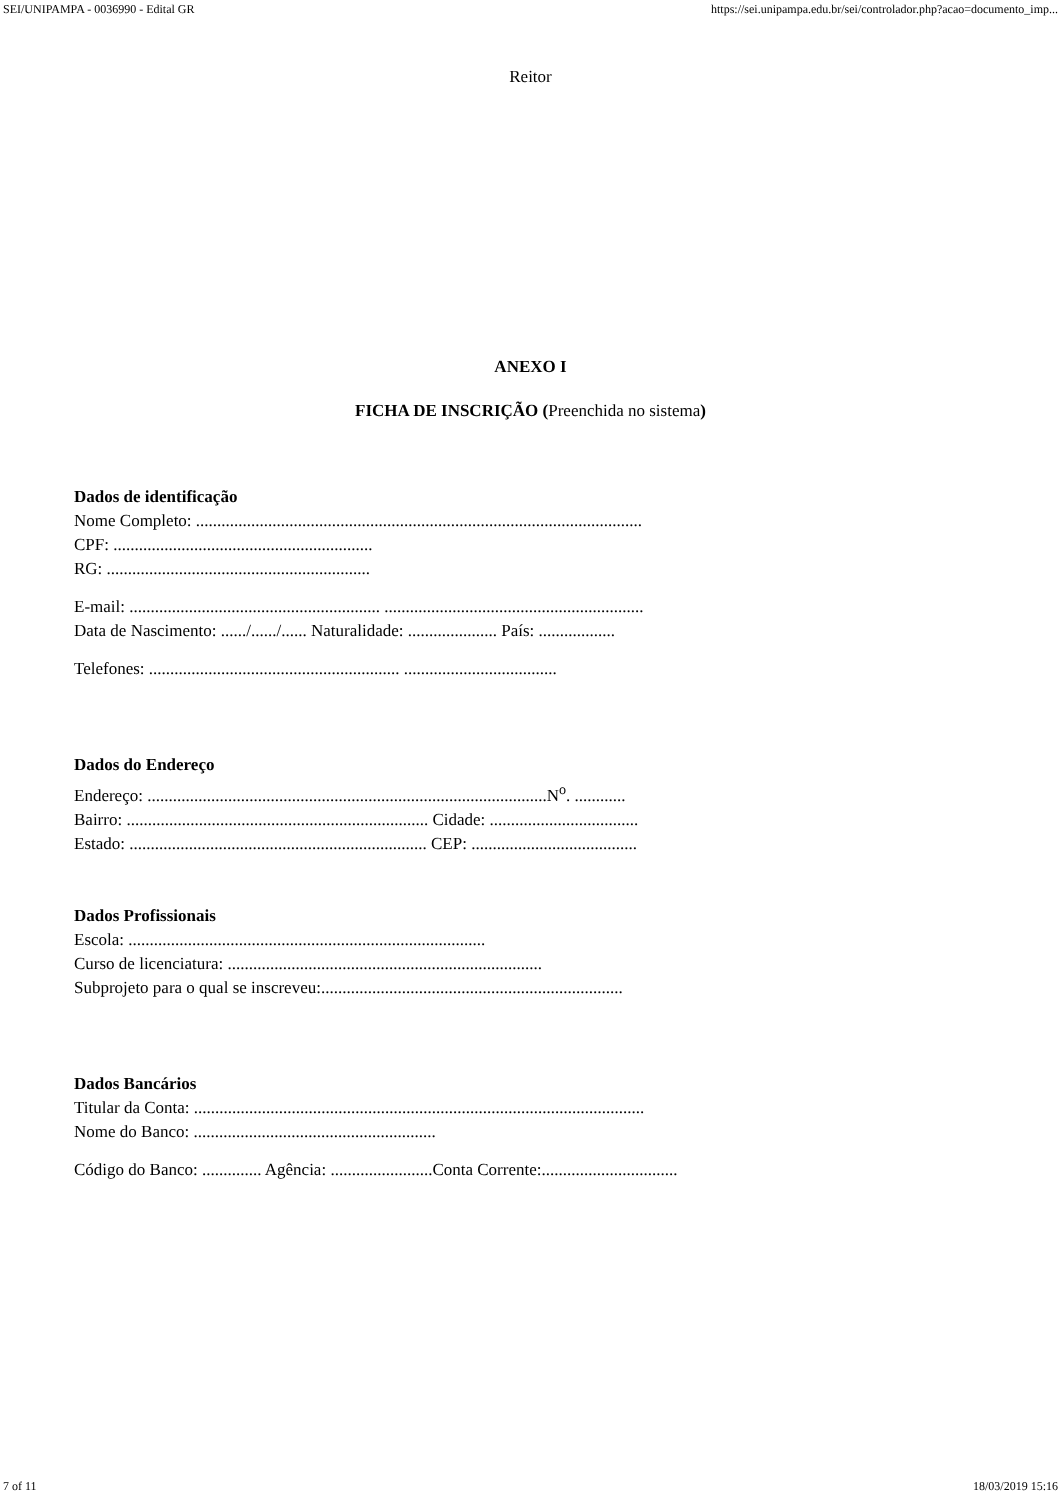SEI/UNIPAMPA - 0036990 - Edital GR https://sei.unipampa.edu.br/sei/controlador.php?acao=documento_imp...
Reitor
ANEXO I
FICHA DE INSCRIÇÃO (Preenchida no sistema)
Dados de identificação
Nome Completo: .........................................................................................................
CPF: .............................................................
RG: ..............................................................
E-mail: ........................................................... .............................................................
Data de Nascimento: ....../....../...... Naturalidade: ..................... País: ..................
Telefones: ........................................................... ....................................
Dados do Endereço
Endereço: ..............................................................................................N<sup>o</sup>. ............
Bairro: ....................................................................... Cidade: ...................................
Estado: ...................................................................... CEP: .......................................
Dados Profissionais
Escola: ....................................................................................
Curso de licenciatura: ..........................................................................
Subprojeto para o qual se inscreveu:.......................................................................
Dados Bancários
Titular da Conta: ..........................................................................................................
Nome do Banco: .........................................................
Código do Banco: .............. Agência: ........................Conta Corrente:................................
7 of 11 18/03/2019 15:16